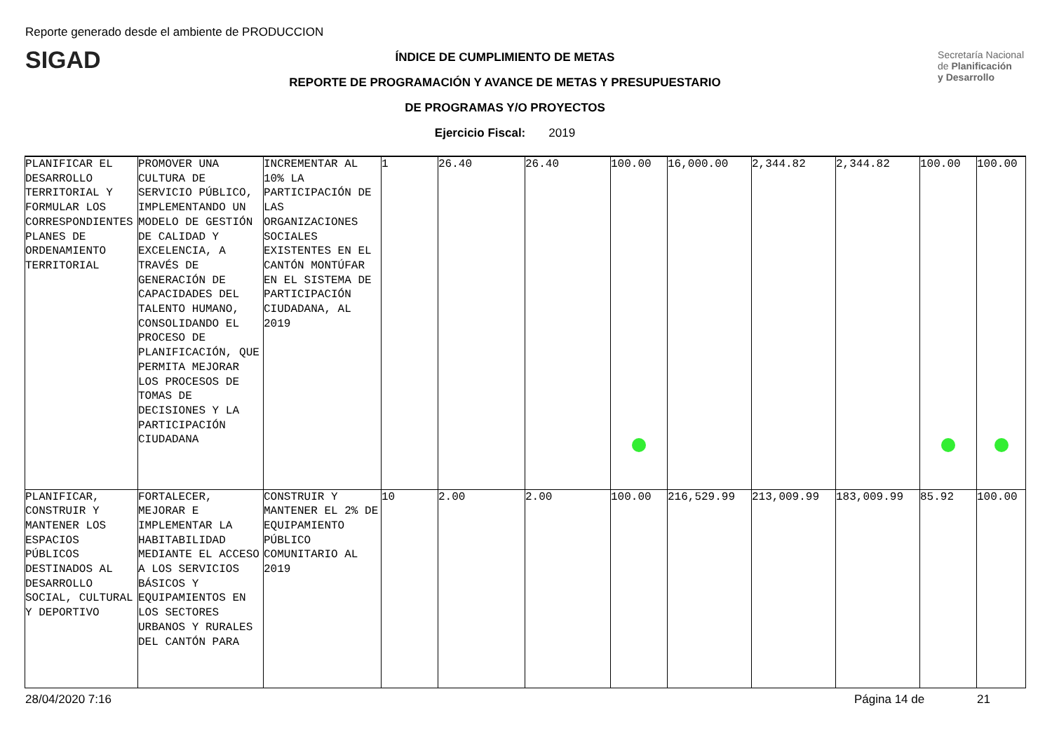Reporte generado desde el ambiente de PRODUCCION
SIGAD
Secretaría Nacional
de Planificación
y Desarrollo
ÍNDICE DE CUMPLIMIENTO DE METAS
REPORTE DE PROGRAMACIÓN Y AVANCE DE METAS Y PRESUPUESTARIO
DE PROGRAMAS Y/O PROYECTOS
Ejercicio Fiscal: 2019
| PLANIFICAR EL DESARROLLO TERRITORIAL Y FORMULAR LOS CORRESPONDIENTES PLANES DE ORDENAMIENTO TERRITORIAL | PROMOVER UNA CULTURA DE SERVICIO PÚBLICO, IMPLEMENTANDO UN MODELO DE GESTIÓN DE CALIDAD Y EXCELENCIA, A TRAVÉS DE GENERACIÓN DE CAPACIDADES DEL TALENTO HUMANO, CONSOLIDANDO EL PROCESO DE PLANIFICACIÓN, QUE PERMITA MEJORAR LOS PROCESOS DE TOMAS DE DECISIONES Y LA PARTICIPACIÓN CIUDADANA | INCREMENTAR AL 10% LA PARTICIPACIÓN DE LAS ORGANIZACIONES SOCIALES EXISTENTES EN EL CANTÓN MONTÚFAR EN EL SISTEMA DE PARTICIPACIÓN CIUDADANA, AL 2019 | 1 | 26.40 | 26.40 | 100.00 | 16,000.00 | 2,344.82 | 2,344.82 | 100.00 | 100.00 |
| PLANIFICAR, CONSTRUIR Y MANTENER LOS ESPACIOS PÚBLICOS DESTINADOS AL DESARROLLO SOCIAL, CULTURAL Y DEPORTIVO | FORTALECER, MEJORAR E IMPLEMENTAR LA HABITABILIDAD MEDIANTE EL ACCESO A LOS SERVICIOS BÁSICOS Y EQUIPAMIENTOS EN LOS SECTORES URBANOS Y RURALES DEL CANTÓN PARA | CONSTRUIR Y MANTENER EL 2% DE EQUIPAMIENTO PÚBLICO COMUNITARIO AL 2019 | 10 | 2.00 | 2.00 | 100.00 | 216,529.99 | 213,009.99 | 183,009.99 | 85.92 | 100.00 |
28/04/2020 7:16 Página 14 de 21